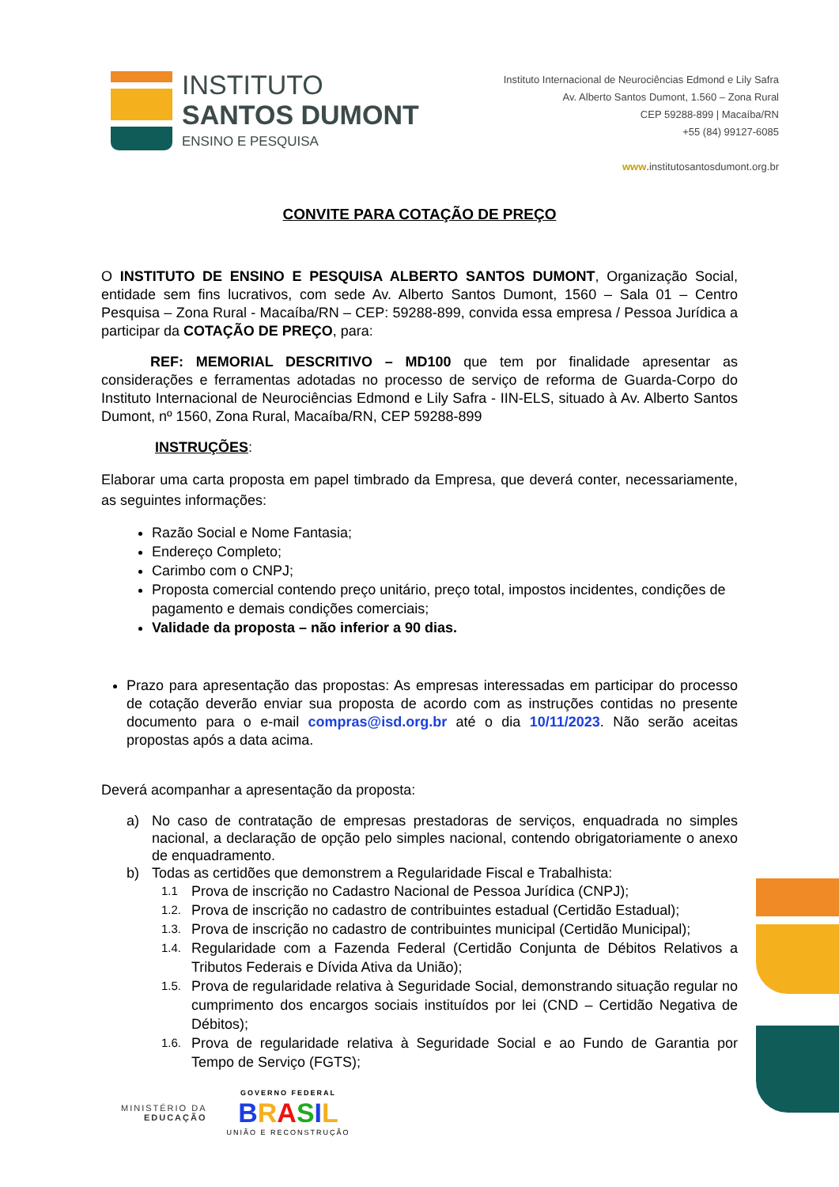INSTITUTO
SANTOS DUMONT
ENSINO E PESQUISA
Instituto Internacional de Neurociências Edmond e Lily Safra
Av. Alberto Santos Dumont, 1.560 – Zona Rural
CEP 59288-899 | Macaíba/RN
+55 (84) 99127-6085
www.institutosantosdumont.org.br
CONVITE PARA COTAÇÃO DE PREÇO
O INSTITUTO DE ENSINO E PESQUISA ALBERTO SANTOS DUMONT, Organização Social, entidade sem fins lucrativos, com sede Av. Alberto Santos Dumont, 1560 – Sala 01 – Centro Pesquisa – Zona Rural - Macaíba/RN – CEP: 59288-899, convida essa empresa / Pessoa Jurídica a participar da COTAÇÃO DE PREÇO, para:
REF: MEMORIAL DESCRITIVO – MD100 que tem por finalidade apresentar as considerações e ferramentas adotadas no processo de serviço de reforma de Guarda-Corpo do Instituto Internacional de Neurociências Edmond e Lily Safra - IIN-ELS, situado à Av. Alberto Santos Dumont, nº 1560, Zona Rural, Macaíba/RN, CEP 59288-899
INSTRUÇÕES:
Elaborar uma carta proposta em papel timbrado da Empresa, que deverá conter, necessariamente, as seguintes informações:
Razão Social e Nome Fantasia;
Endereço Completo;
Carimbo com o CNPJ;
Proposta comercial contendo preço unitário, preço total, impostos incidentes, condições de pagamento e demais condições comerciais;
Validade da proposta – não inferior a 90 dias.
Prazo para apresentação das propostas: As empresas interessadas em participar do processo de cotação deverão enviar sua proposta de acordo com as instruções contidas no presente documento para o e-mail compras@isd.org.br até o dia 10/11/2023. Não serão aceitas propostas após a data acima.
Deverá acompanhar a apresentação da proposta:
a) No caso de contratação de empresas prestadoras de serviços, enquadrada no simples nacional, a declaração de opção pelo simples nacional, contendo obrigatoriamente o anexo de enquadramento.
b) Todas as certidões que demonstrem a Regularidade Fiscal e Trabalhista:
1.1 Prova de inscrição no Cadastro Nacional de Pessoa Jurídica (CNPJ);
1.2. Prova de inscrição no cadastro de contribuintes estadual (Certidão Estadual);
1.3. Prova de inscrição no cadastro de contribuintes municipal (Certidão Municipal);
1.4. Regularidade com a Fazenda Federal (Certidão Conjunta de Débitos Relativos a Tributos Federais e Dívida Ativa da União);
1.5. Prova de regularidade relativa à Seguridade Social, demonstrando situação regular no cumprimento dos encargos sociais instituídos por lei (CND – Certidão Negativa de Débitos);
1.6. Prova de regularidade relativa à Seguridade Social e ao Fundo de Garantia por Tempo de Serviço (FGTS);
MINISTÉRIO DA
EDUCAÇÃO
GOVERNO FEDERAL
BRASIL
UNIÃO E RECONSTRUÇÃO